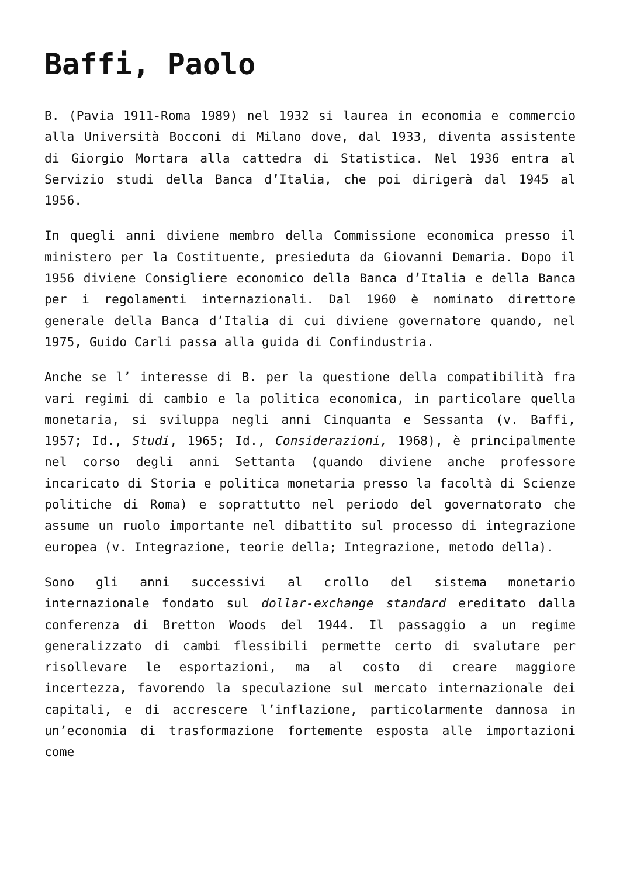Baffi, Paolo
B. (Pavia 1911-Roma 1989) nel 1932 si laurea in economia e commercio alla Università Bocconi di Milano dove, dal 1933, diventa assistente di Giorgio Mortara alla cattedra di Statistica. Nel 1936 entra al Servizio studi della Banca d’Italia, che poi dirigerà dal 1945 al 1956.
In quegli anni diviene membro della Commissione economica presso il ministero per la Costituente, presieduta da Giovanni Demaria. Dopo il 1956 diviene Consigliere economico della Banca d’Italia e della Banca per i regolamenti internazionali. Dal 1960 è nominato direttore generale della Banca d’Italia di cui diviene governatore quando, nel 1975, Guido Carli passa alla guida di Confindustria.
Anche se l’ interesse di B. per la questione della compatibilità fra vari regimi di cambio e la politica economica, in particolare quella monetaria, si sviluppa negli anni Cinquanta e Sessanta (v. Baffi, 1957; Id., Studi, 1965; Id., Considerazioni, 1968), è principalmente nel corso degli anni Settanta (quando diviene anche professore incaricato di Storia e politica monetaria presso la facoltà di Scienze politiche di Roma) e soprattutto nel periodo del governatorato che assume un ruolo importante nel dibattito sul processo di integrazione europea (v. Integrazione, teorie della; Integrazione, metodo della).
Sono gli anni successivi al crollo del sistema monetario internazionale fondato sul dollar-exchange standard ereditato dalla conferenza di Bretton Woods del 1944. Il passaggio a un regime generalizzato di cambi flessibili permette certo di svalutare per risollevare le esportazioni, ma al costo di creare maggiore incertezza, favorendo la speculazione sul mercato internazionale dei capitali, e di accrescere l’inflazione, particolarmente dannosa in un’economia di trasformazione fortemente esposta alle importazioni come